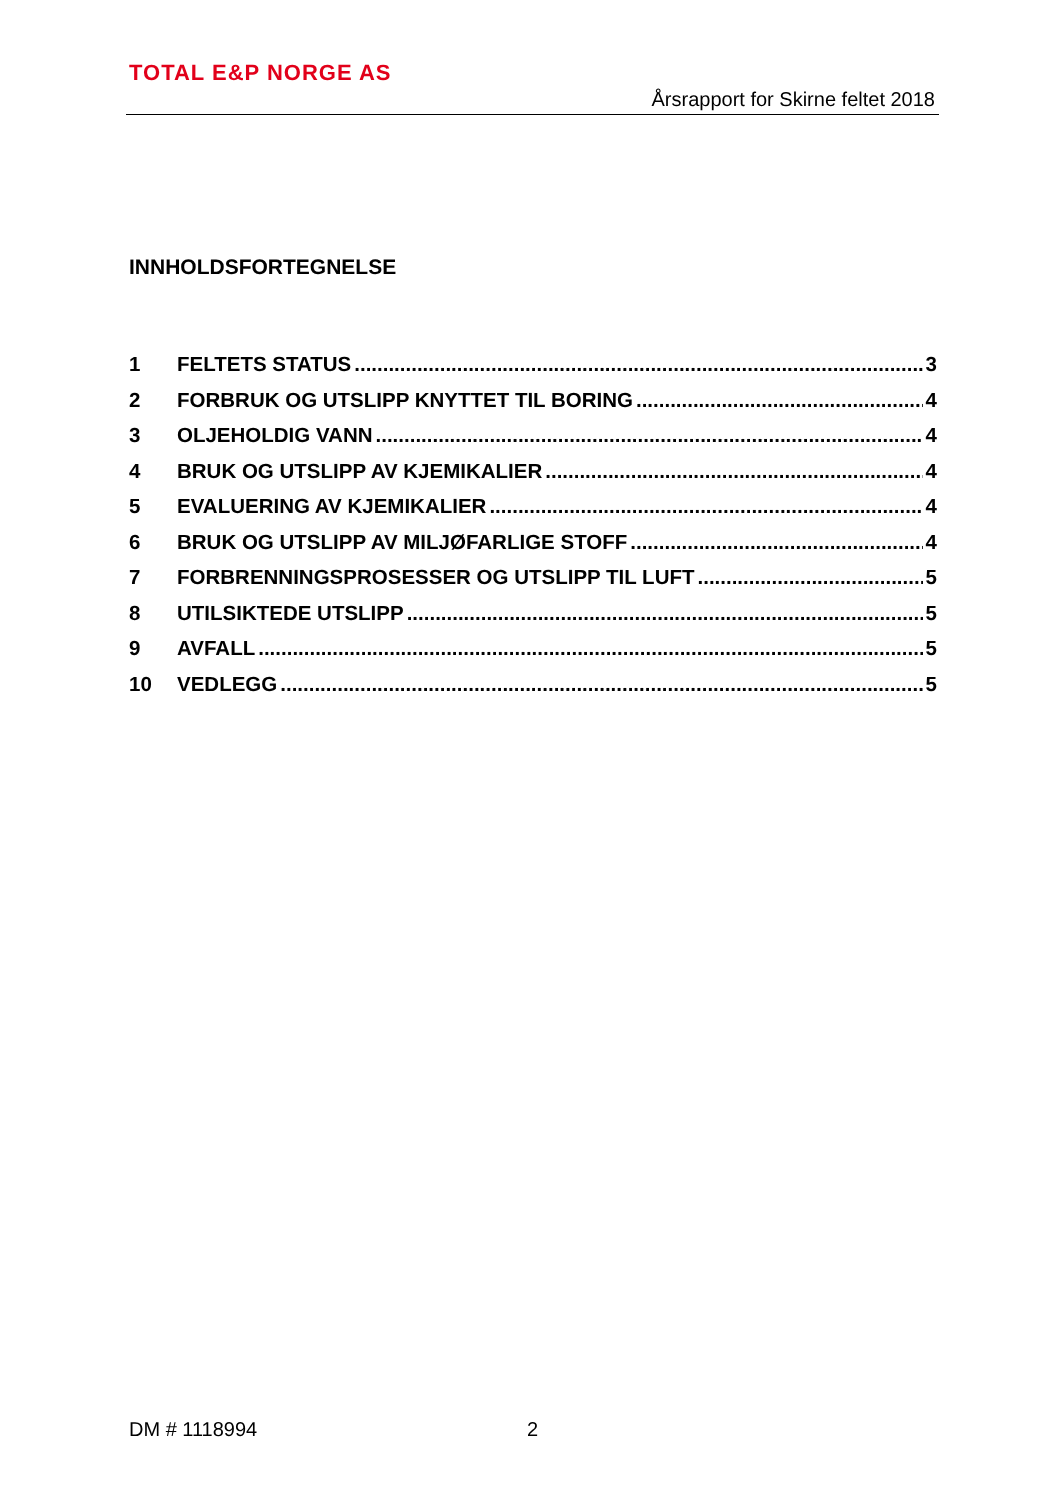TOTAL E&P NORGE AS
Årsrapport for Skirne feltet 2018
INNHOLDSFORTEGNELSE
1 FELTETS STATUS 3
2 FORBRUK OG UTSLIPP KNYTTET TIL BORING 4
3 OLJEHOLDIG VANN 4
4 BRUK OG UTSLIPP AV KJEMIKALIER 4
5 EVALUERING AV KJEMIKALIER 4
6 BRUK OG UTSLIPP AV MILJØFARLIGE STOFF 4
7 FORBRENNINGSPROSESSER OG UTSLIPP TIL LUFT 5
8 UTILSIKTEDE UTSLIPP 5
9 AVFALL 5
10 VEDLEGG 5
DM # 1118994 2